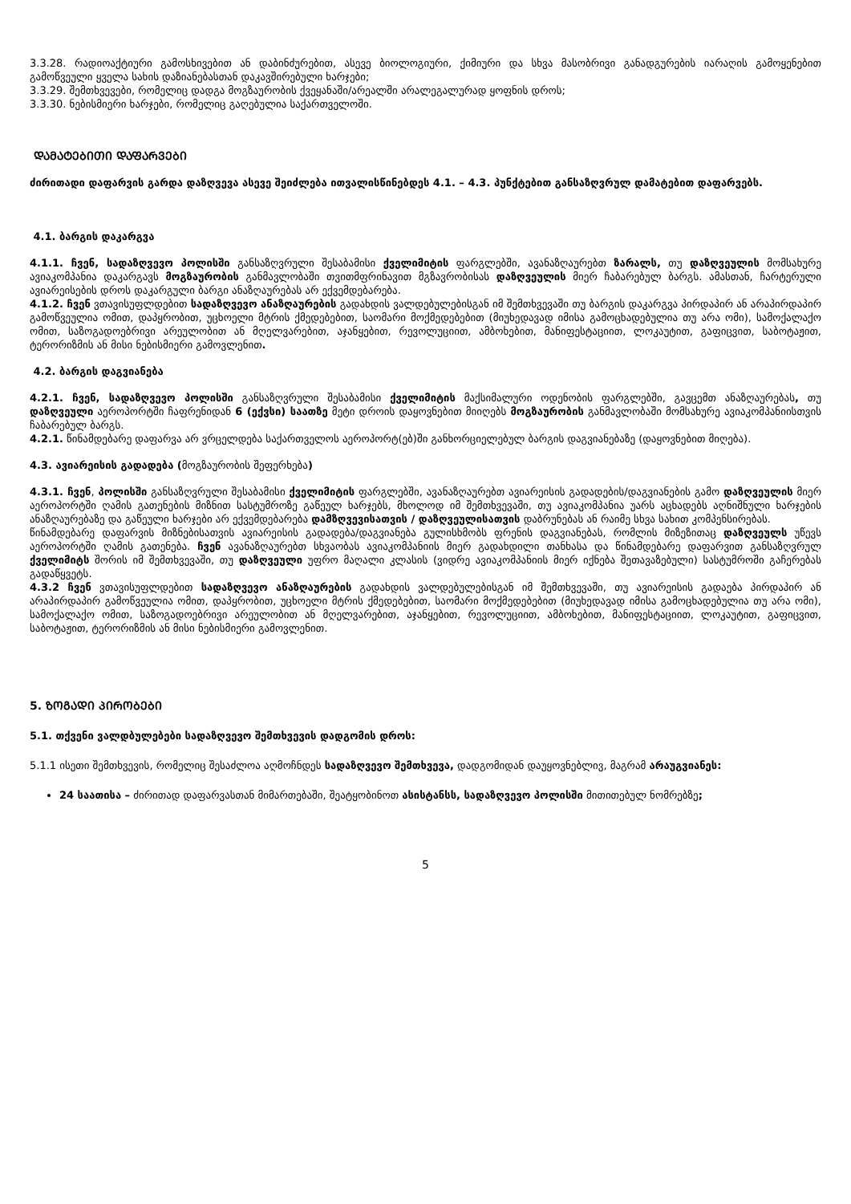3.3.28. რადიოაქტიური გამოსხივებით ან დაბინძურებით, ასევე ბიოლოგიური, ქიმიური და სხვა მასობრივი განადგურების იარაღის გამოყენებით გამოწვეული ყველა სახის დაზიანებასთან დაკავშირებული ხარჯები;
3.3.29. შემთხვევები, რომელიც დადგა მოგზაურობის ქვეყანაში/არეალში არალეგალურად ყოფნის დროს;
3.3.30. ნებისმიერი ხარჯები, რომელიც გაღებულია საქართველოში.
ᲓᲐᲛᲐᲢᲔᲑᲘᲗᲘ ᲓᲐᲤᲐᲠᲕᲔᲑᲘ
ძირითადი დაფარვის გარდა დაზღვევა ასევე შეიძლება ითვალისწინებდეს 4.1. – 4.3. პუნქტებით განსაზღვრულ დამატებით დაფარვებს.
4.1. ბარგის დაკარგვა
4.1.1. ჩვენ, სადაზღვევო პოლისში განსაზღვრული შესაბამისი ქველიმიტის ფარგლებში, ავანაზღაურებთ ზარალს, თუ დაზღვეულის მომსახურე ავიაკომპანია დაკარგავს მოგზაურობის განმავლობაში თვითმფრინავით მგზავრობისას დაზღვეულის მიერ ჩაბარებულ ბარგს. ამასთან, ჩარტერული ავიარეისების დროს დაკარგული ბარგი ანაზღაურებას არ ექვემდებარება.
4.1.2. ჩვენ ვთავისუფლდებით სადაზღვევო ანაზღაურების გადახდის ვალდებულებისგან იმ შემთხვევაში თუ ბარგის დაკარგვა პირდაპირ ან არაპირდაპირ გამოწვეულია ომით, დაპყრობით, უცხოელი მტრის ქმედებებით, საომარი მოქმედებებით (მიუხედავად იმისა გამოცხადებულია თუ არა ომი), სამოქალაქო ომით, საზოგადოებრივი არეულობით ან მღელვარებით, აჯანყებით, რევოლუციით, ამბოხებით, მანიფესტაციით, ლოკაუტით, გაფიცვით, საბოტაჟით, ტერორიზმის ან მისი ნებისმიერი გამოვლენით.
4.2. ბარგის დაგვიანება
4.2.1. ჩვენ, სადაზღვევო პოლისში განსაზღვრული შესაბამისი ქველიმიტის მაქსიმალური ოდენობის ფარგლებში, გავცემთ ანაზღაურებას, თუ დაზღვეული აეროპორტში ჩაფრენიდან 6 (ექვსი) საათზე მეტი დროის დაყოვნებით მიიღებს მოგზაურობის განმავლობაში მომსახურე ავიაკომპანიისთვის ჩაბარებულ ბარგს.
4.2.1. წინამდებარე დაფარვა არ ვრცელდება საქართველოს აეროპორტ(ებ)ში განხორციელებულ ბარგის დაგვიანებაზე (დაყოვნებით მიღება).
4.3. ავიარეისის გადადება (მოგზაურობის შეფერხება)
4.3.1. ჩვენ, პოლისში განსაზღვრული შესაბამისი ქველიმიტის ფარგლებში, ავანაზღაურებთ ავიარეისის გადადების/დაგვიანების გამო დაზღვეულის მიერ აეროპორტში ღამის გათენების მიზნით სასტუმროზე გაწეულ ხარჯებს, მხოლოდ იმ შემთხვევაში, თუ ავიაკომპანია უარს აცხადებს აღნიშნული ხარჯების ანაზღაურებაზე და გაწეული ხარჯები არ ექვემდებარება დამზღვევისათვის / დაზღვეულისათვის დაბრუნებას ან რაიმე სხვა სახით კომპენსირებას.
წინამდებარე დაფარვის მიზნებისათვის ავიარეისის გადადება/დაგვიანება გულისხმობს ფრენის დაგვიანებას, რომლის მიზეზითაც დაზღვეულს უწევს აეროპორტში ღამის გათენება. ჩვენ ავანაზღაურებთ სხვაობას ავიაკომპანიის მიერ გადახდილი თანხასა და წინამდებარე დაფარვით განსაზღვრულ ქველიმიტს შორის იმ შემთხვევაში, თუ დაზღვეული უფრო მაღალი კლასის (ვიდრე ავიაკომპანიის მიერ იქნება შეთავაზებული) სასტუმროში გაჩერებას გადაწყვეტს.
4.3.2 ჩვენ ვთავისუფლდებით სადაზღვევო ანაზღაურების გადახდის ვალდებულებისგან იმ შემთხვევაში, თუ ავიარეისის გადაება პირდაპირ ან არაპირდაპირ გამოწვეულია ომით, დაპყრობით, უცხოელი მტრის ქმედებებით, საომარი მოქმედებებით (მიუხედავად იმისა გამოცხადებულია თუ არა ომი), სამოქალაქო ომით, საზოგადოებრივი არეულობით ან მღელვარებით, აჯანყებით, რევოლუციით, ამბოხებით, მანიფესტაციით, ლოკაუტით, გაფიცვით, საბოტაჟით, ტერორიზმის ან მისი ნებისმიერი გამოვლენით.
5. ᲖᲝᲒᲐᲓᲘ ᲞᲘᲠᲝᲑᲔᲑᲘ
5.1. თქვენი ვალდბულებები სადაზღვევო შემთხვევის დადგომის დროს:
5.1.1 ისეთი შემთხვევის, რომელიც შესაძლოა აღმოჩნდეს სადაზღვევო შემთხვევა, დადგომიდან დაუყოვნებლივ, მაგრამ არაუგვიანეს:
24 საათისა – ძირითად დაფარვასთან მიმართებაში, შეატყობინოთ ასისტანსს, სადაზღვევო პოლისში მითითებულ ნომრებზე;
5